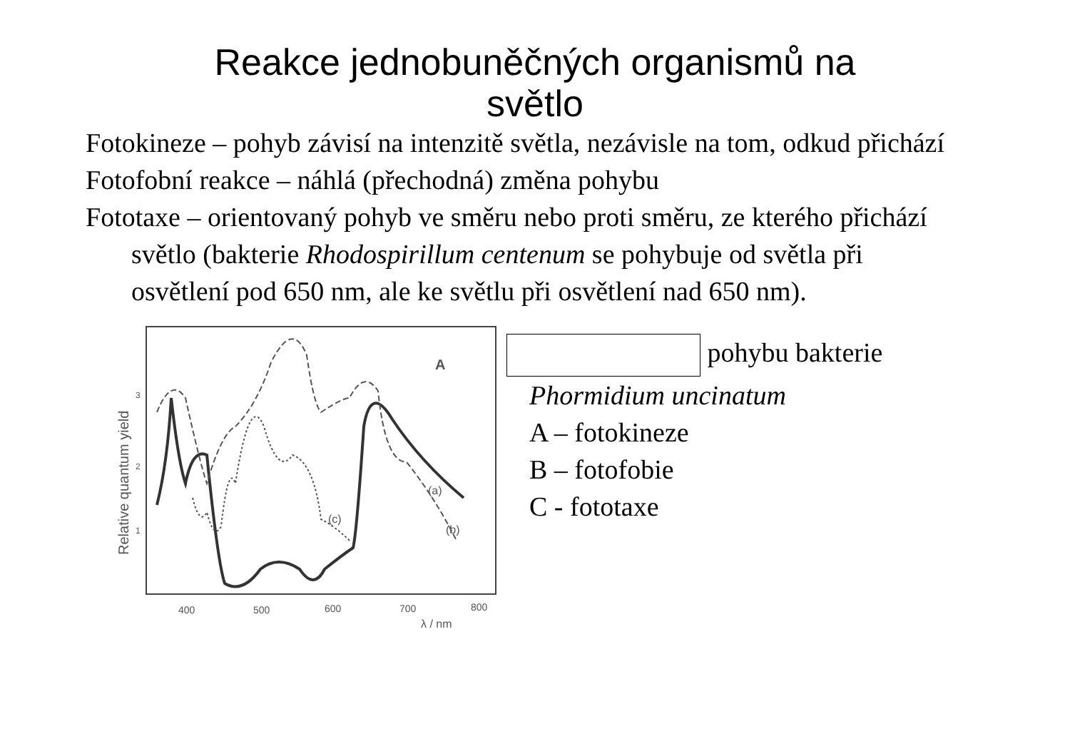Reakce jednobuněčných organismů na
světlo
Fotokineze – pohyb závisí na intenzitě světla, nezávisle na tom, odkud přichází
Fotofobní reakce – náhlá (přechodná) změna pohybu
Fototaxe – orientovaný pohyb ve směru nebo proti směru, ze kterého přichází světlo (bakterie Rhodospirillum centenum se pohybuje od světla při osvětlení pod 650 nm, ale ke světlu při osvětlení nad 650 nm).
A
Relative quantum yield
3
2
1
400
500
600
700
800
λ / nm
(a)
(b)
(c)
pohybu bakterie
Phormidium uncinatum
A – fotokineze
B – fotofobie
C - fototaxe